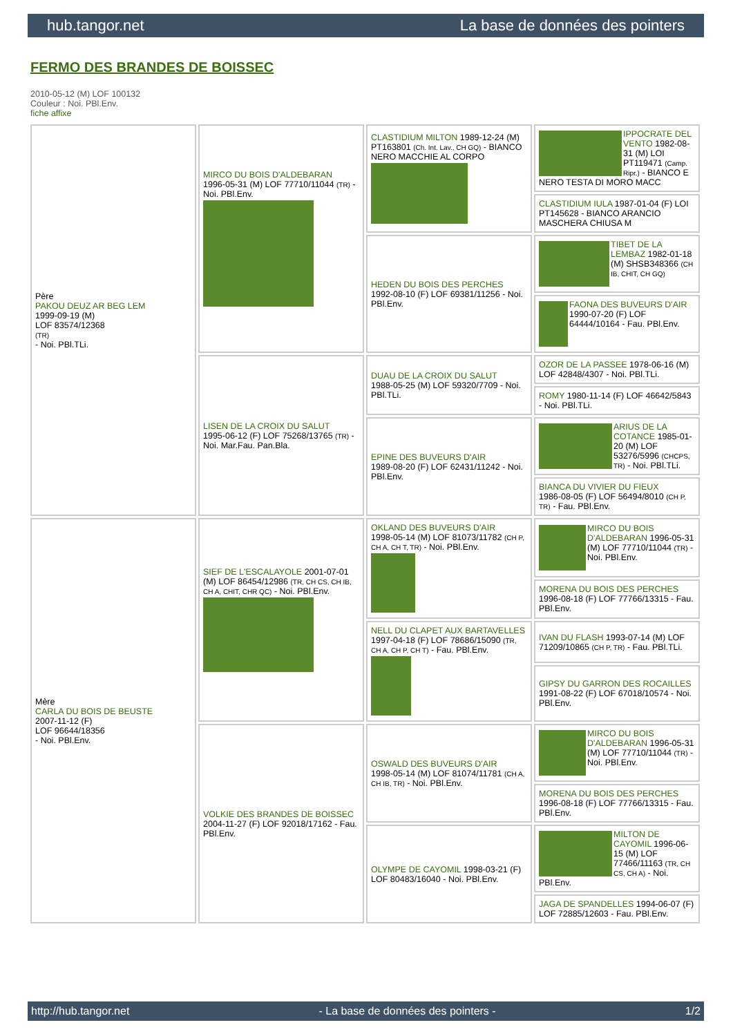hub.tangor.net La base de données des pointers
FERMO DES BRANDES DE BOISSEC
2010-05-12 (M) LOF 100132
Couleur : Noi. PBl.Env.
fiche affixe
| Père PAKOU DEUZ AR BEG LEM 1999-09-19 (M) LOF 83574/12368 (TR) - Noi. PBl.TLi. | MIRCO DU BOIS D'ALDEBARAN 1996-05-31 (M) LOF 77710/11044 (TR) - Noi. PBl.Env. | CLASTIDIUM MILTON 1989-12-24 (M) PT163801 (Ch. Int. Lav., CH GQ) - BIANCO NERO MACCHIE AL CORPO | IPPOCRATE DEL VENTO 1982-08-31 (M) LOI PT119471 (Camp. Ripr.) - BIANCO E NERO TESTA DI MORO MACC |
| | | | CLASTIDIUM IULA 1987-01-04 (F) LOI PT145628 - BIANCO ARANCIO MASCHERA CHIUSA M |
| | | HEDEN DU BOIS DES PERCHES 1992-08-10 (F) LOF 69381/11256 - Noi. PBl.Env. | TIBET DE LA LEMBAZ 1982-01-18 (M) SHSB348366 (CH IB, CHIT, CH GQ) |
| | | | FAONA DES BUVEURS D'AIR 1990-07-20 (F) LOF 64444/10164 - Fau. PBl.Env. |
| | LISEN DE LA CROIX DU SALUT 1995-06-12 (F) LOF 75268/13765 (TR) - Noi. Mar.Fau. Pan.Bla. | DUAU DE LA CROIX DU SALUT 1988-05-25 (M) LOF 59320/7709 - Noi. PBl.TLi. | OZOR DE LA PASSEE 1978-06-16 (M) LOF 42848/4307 - Noi. PBl.TLi. |
| | | | ROMY 1980-11-14 (F) LOF 46642/5843 - Noi. PBl.TLi. |
| | | EPINE DES BUVEURS D'AIR 1989-08-20 (F) LOF 62431/11242 - Noi. PBl.Env. | ARIUS DE LA COTANCE 1985-01-20 (M) LOF 53276/5996 (CHCPS, TR) - Noi. PBl.TLi. |
| | | | BIANCA DU VIVIER DU FIEUX 1986-08-05 (F) LOF 56494/8010 (CH P, TR) - Fau. PBl.Env. |
| Mère CARLA DU BOIS DE BEUSTE 2007-11-12 (F) LOF 96644/18356 - Noi. PBl.Env. | SIEF DE L'ESCALAYOLE 2001-07-01 (M) LOF 86454/12986 (TR, CH CS, CH IB, CH A, CHIT, CHR QC) - Noi. PBl.Env. | OKLAND DES BUVEURS D'AIR 1998-05-14 (M) LOF 81073/11782 (CH P, CH A, CH T, TR) - Noi. PBl.Env. | MIRCO DU BOIS D'ALDEBARAN 1996-05-31 (M) LOF 77710/11044 (TR) - Noi. PBl.Env. |
| | | | MORENA DU BOIS DES PERCHES 1996-08-18 (F) LOF 77766/13315 - Fau. PBl.Env. |
| | | NELL DU CLAPET AUX BARTAVELLES 1997-04-18 (F) LOF 78686/15090 (TR, CH A, CH P, CH T) - Fau. PBl.Env. | IVAN DU FLASH 1993-07-14 (M) LOF 71209/10865 (CH P, TR) - Fau. PBl.TLi. |
| | | | GIPSY DU GARRON DES ROCAILLES 1991-08-22 (F) LOF 67018/10574 - Noi. PBl.Env. |
| | VOLKIE DES BRANDES DE BOISSEC 2004-11-27 (F) LOF 92018/17162 - Fau. PBl.Env. | OSWALD DES BUVEURS D'AIR 1998-05-14 (M) LOF 81074/11781 (CH A, CH IB, TR) - Noi. PBl.Env. | MIRCO DU BOIS D'ALDEBARAN 1996-05-31 (M) LOF 77710/11044 (TR) - Noi. PBl.Env. |
| | | | MORENA DU BOIS DES PERCHES 1996-08-18 (F) LOF 77766/13315 - Fau. PBl.Env. |
| | | OLYMPE DE CAYOMIL 1998-03-21 (F) LOF 80483/16040 - Noi. PBl.Env. | MILTON DE CAYOMIL 1996-06-15 (M) LOF 77466/11163 (TR, CH CS, CH A) - Noi. PBl.Env. |
| | | | JAGA DE SPANDELLES 1994-06-07 (F) LOF 72885/12603 - Fau. PBl.Env. |
http://hub.tangor.net - La base de données des pointers - 1/2